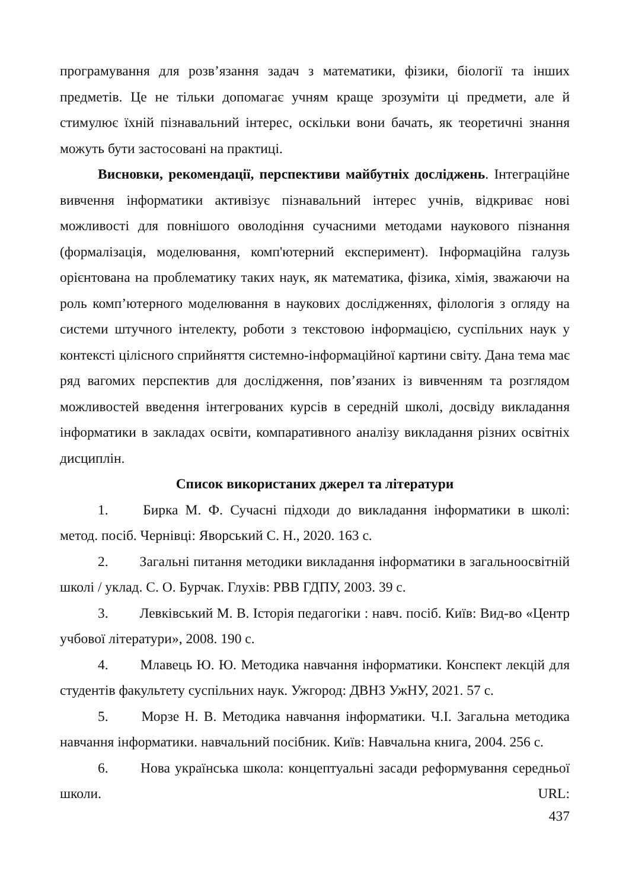програмування для розв’язання задач з математики, фізики, біології та інших предметів. Це не тільки допомагає учням краще зрозуміти ці предмети, але й стимулює їхній пізнавальний інтерес, оскільки вони бачать, як теоретичні знання можуть бути застосовані на практиці.
Висновки, рекомендації, перспективи майбутніх досліджень. Інтеграційне вивчення інформатики активізує пізнавальний інтерес учнів, відкриває нові можливості для повнішого оволодіння сучасними методами наукового пізнання (формалізація, моделювання, комп'ютерний експеримент). Інформаційна галузь орієнтована на проблематику таких наук, як математика, фізика, хімія, зважаючи на роль комп’ютерного моделювання в наукових дослідженнях, філологія з огляду на системи штучного інтелекту, роботи з текстовою інформацією, суспільних наук у контексті цілісного сприйняття системно-інформаційної картини світу. Дана тема має ряд вагомих перспектив для дослідження, пов’язаних із вивченням та розглядом можливостей введення інтегрованих курсів в середній школі, досвіду викладання інформатики в закладах освіти, компаративного аналізу викладання різних освітніх дисциплін.
Список використаних джерел та літератури
1. Бирка М. Ф. Сучасні підходи до викладання інформатики в школі: метод. посіб. Чернівці: Яворський С. Н., 2020. 163 с.
2. Загальні питання методики викладання інформатики в загальноосвітній школі / уклад. С. О. Бурчак. Глухів: РВВ ГДПУ, 2003. 39 с.
3. Левківський М. В. Історія педагогіки : навч. посіб. Київ: Вид-во «Центр учбової літератури», 2008. 190 с.
4. Млавець Ю. Ю. Методика навчання інформатики. Конспект лекцій для студентів факультету суспільних наук. Ужгород: ДВНЗ УжНУ, 2021. 57 с.
5. Морзе Н. В. Методика навчання інформатики. Ч.І. Загальна методика навчання інформатики. навчальний посібник. Київ: Навчальна книга, 2004. 256 с.
6. Нова українська школа: концептуальні засади реформування середньої школи. URL:
437